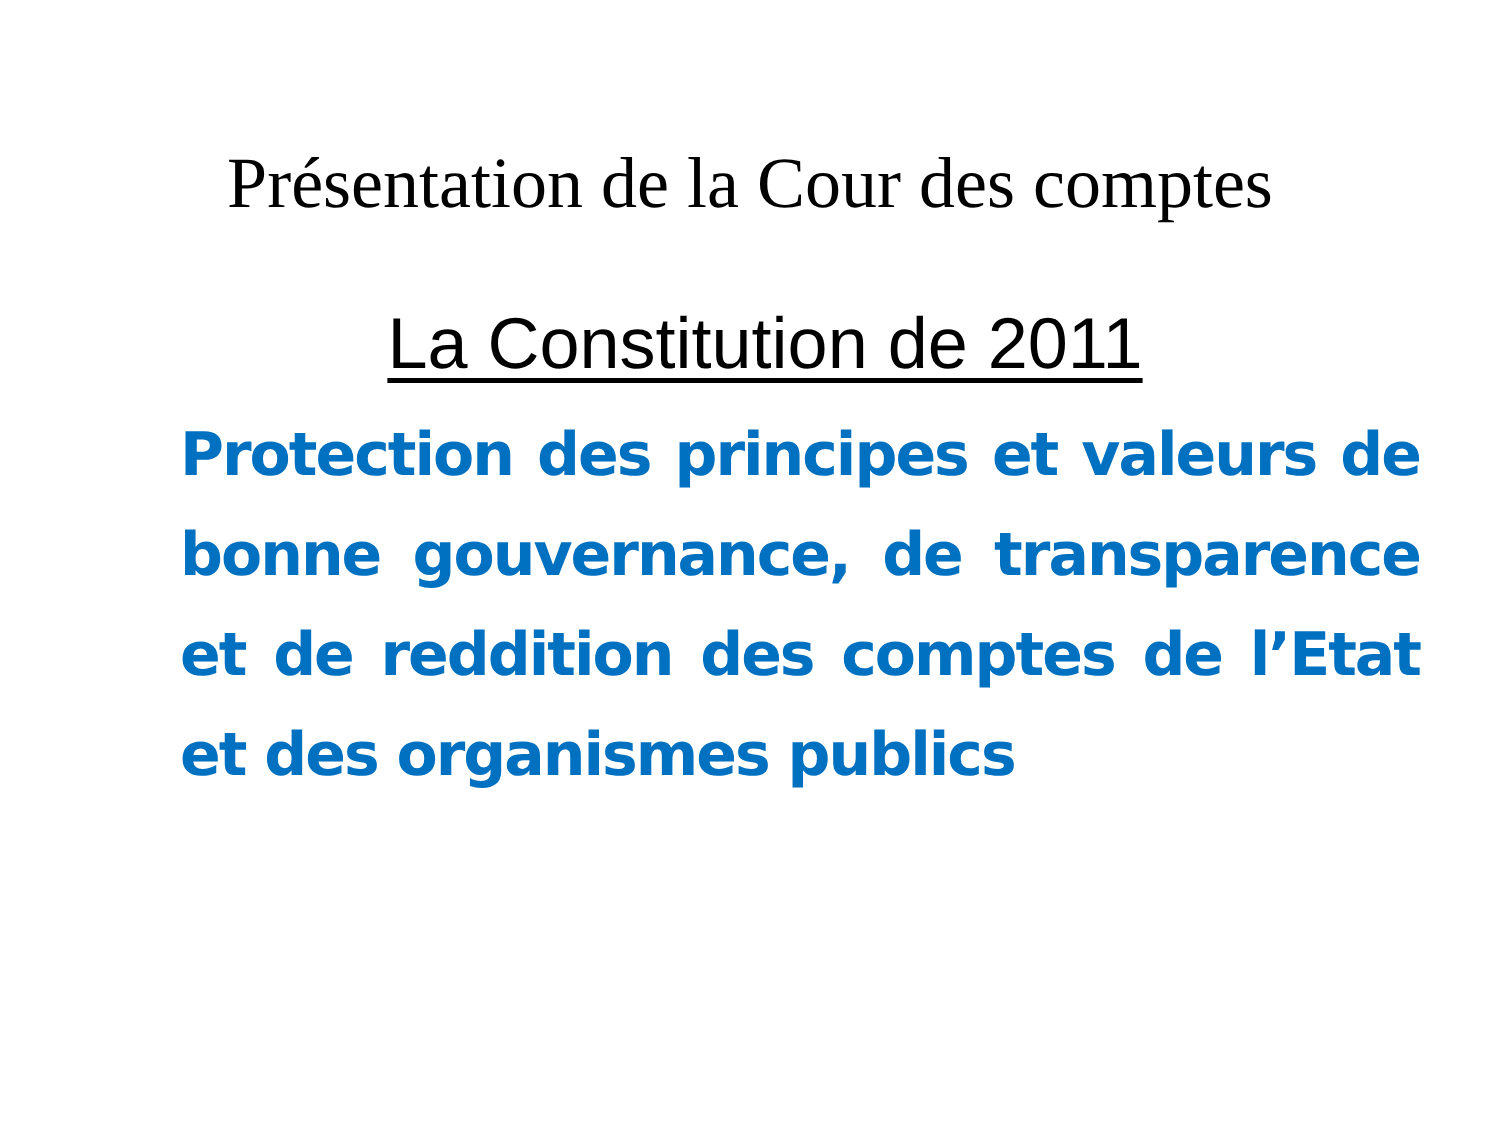Présentation de la Cour des comptes
La Constitution de 2011
Protection des principes et valeurs de bonne gouvernance, de transparence et de reddition des comptes de l’Etat et des organismes publics